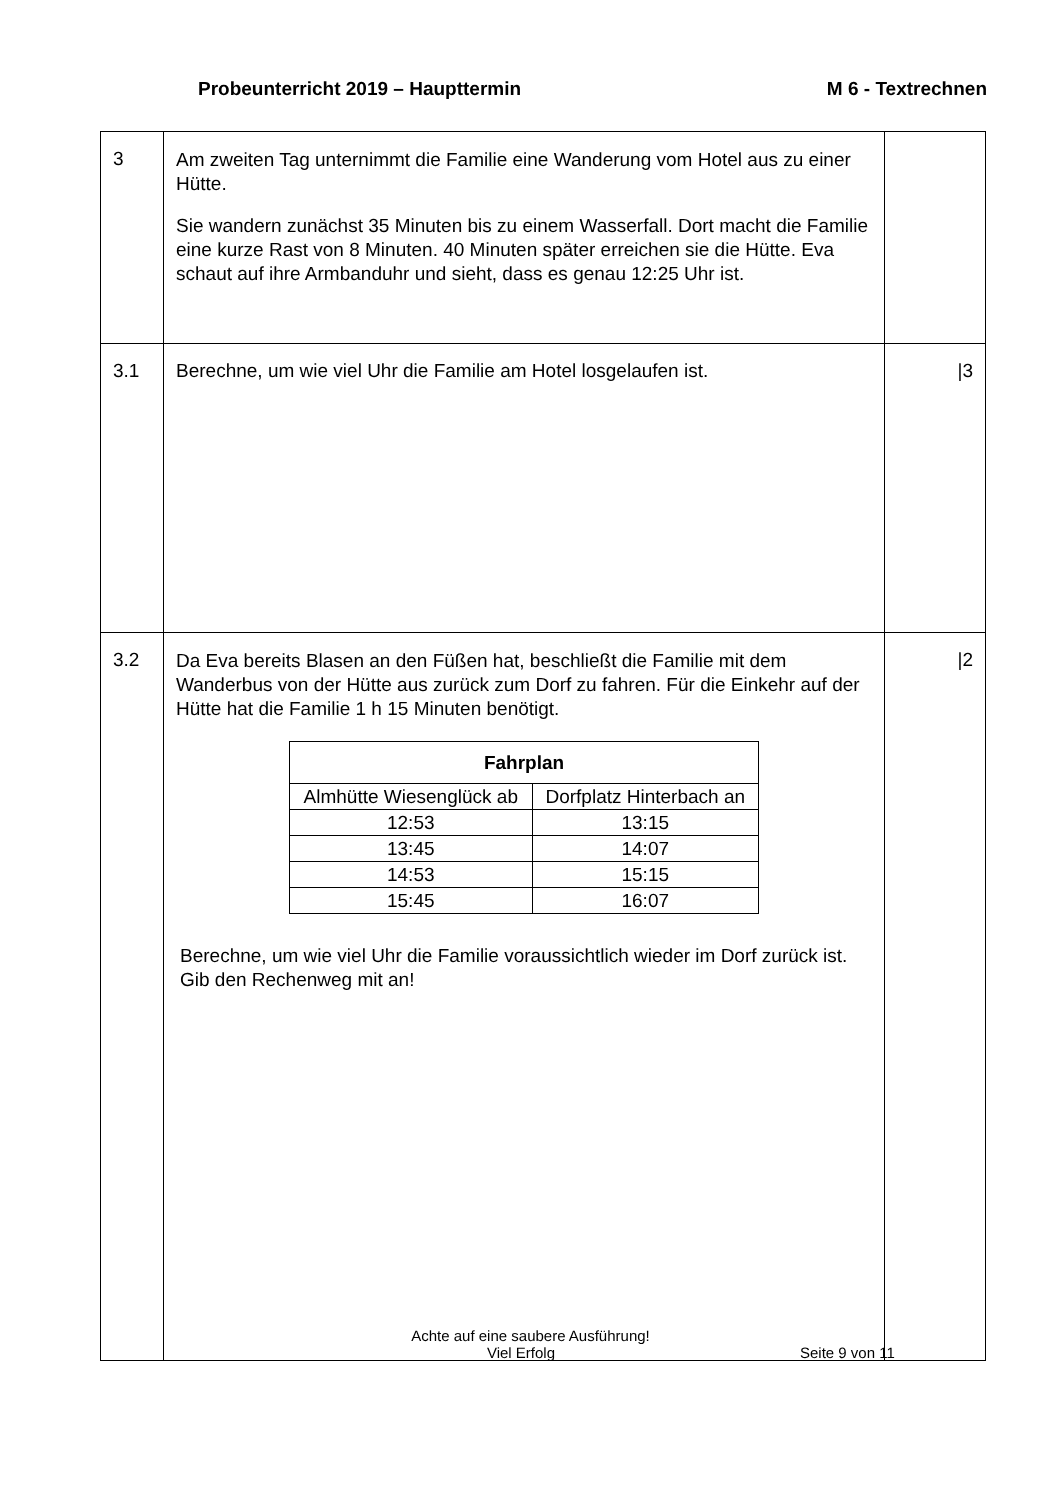Probeunterricht 2019 – Haupttermin M 6 - Textrechnen
| 3 | Am zweiten Tag unternimmt die Familie eine Wanderung vom Hotel aus zu einer Hütte. Sie wandern zunächst 35 Minuten bis zu einem Wasserfall. Dort macht die Familie eine kurze Rast von 8 Minuten. 40 Minuten später erreichen sie die Hütte. Eva schaut auf ihre Armbanduhr und sieht, dass es genau 12:25 Uhr ist. | |
| 3.1 | Berechne, um wie viel Uhr die Familie am Hotel losgelaufen ist. | /3 |
| 3.2 | Da Eva bereits Blasen an den Füßen hat, beschließt die Familie mit dem Wanderbus von der Hütte aus zurück zum Dorf zu fahren. Für die Einkehr auf der Hütte hat die Familie 1 h 15 Minuten benötigt. / Fahrplan / / / --- / --- / / Almhütte Wiesenglück ab / Dorfplatz Hinterbach an / / 12:53 / 13:15 / / 13:45 / 14:07 / / 14:53 / 15:15 / / 15:45 / 16:07 / Berechne, um wie viel Uhr die Familie voraussichtlich wieder im Dorf zurück ist. Gib den Rechenweg mit an! | /2 |
Achte auf eine saubere Ausführung!
Viel Erfolg Seite 9 von 11